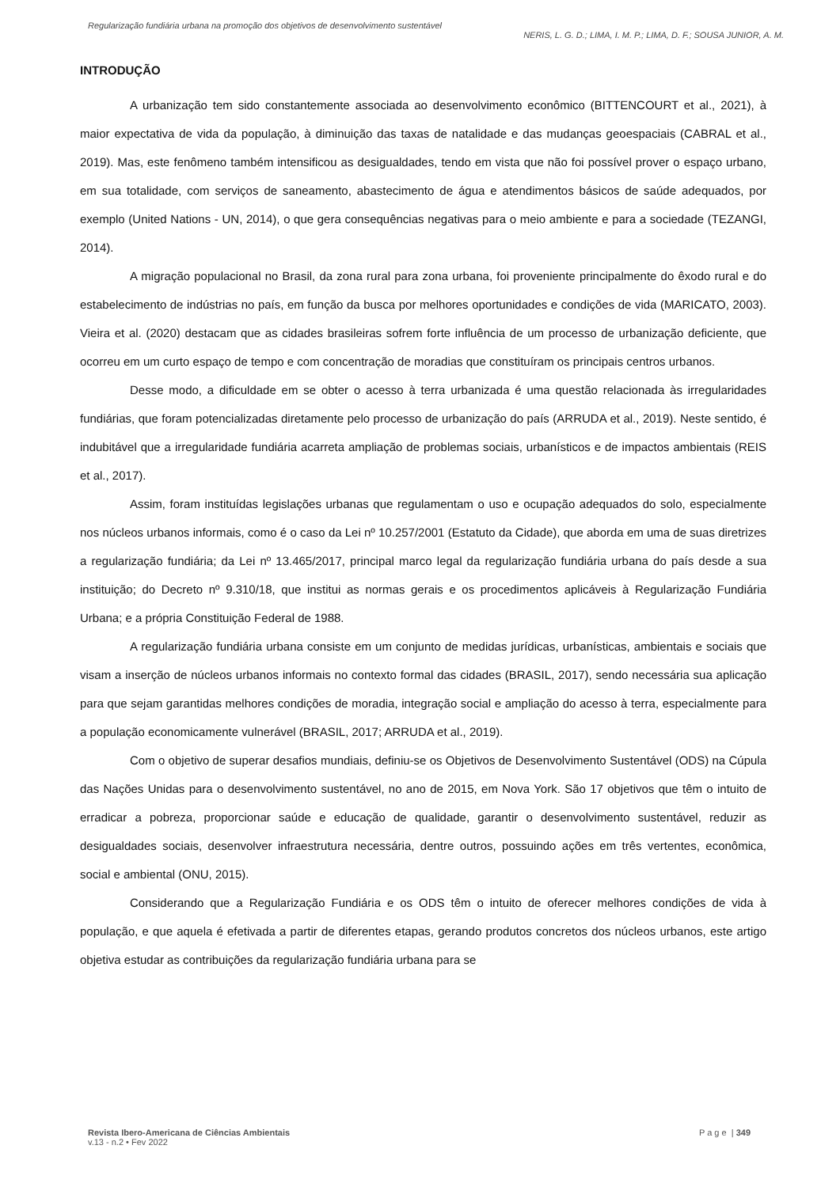Regularização fundiária urbana na promoção dos objetivos de desenvolvimento sustentável
NERIS, L. G. D.; LIMA, I. M. P.; LIMA, D. F.; SOUSA JUNIOR, A. M.
INTRODUÇÃO
A urbanização tem sido constantemente associada ao desenvolvimento econômico (BITTENCOURT et al., 2021), à maior expectativa de vida da população, à diminuição das taxas de natalidade e das mudanças geoespaciais (CABRAL et al., 2019). Mas, este fenômeno também intensificou as desigualdades, tendo em vista que não foi possível prover o espaço urbano, em sua totalidade, com serviços de saneamento, abastecimento de água e atendimentos básicos de saúde adequados, por exemplo (United Nations - UN, 2014), o que gera consequências negativas para o meio ambiente e para a sociedade (TEZANGI, 2014).
A migração populacional no Brasil, da zona rural para zona urbana, foi proveniente principalmente do êxodo rural e do estabelecimento de indústrias no país, em função da busca por melhores oportunidades e condições de vida (MARICATO, 2003). Vieira et al. (2020) destacam que as cidades brasileiras sofrem forte influência de um processo de urbanização deficiente, que ocorreu em um curto espaço de tempo e com concentração de moradias que constituíram os principais centros urbanos.
Desse modo, a dificuldade em se obter o acesso à terra urbanizada é uma questão relacionada às irregularidades fundiárias, que foram potencializadas diretamente pelo processo de urbanização do país (ARRUDA et al., 2019). Neste sentido, é indubitável que a irregularidade fundiária acarreta ampliação de problemas sociais, urbanísticos e de impactos ambientais (REIS et al., 2017).
Assim, foram instituídas legislações urbanas que regulamentam o uso e ocupação adequados do solo, especialmente nos núcleos urbanos informais, como é o caso da Lei nº 10.257/2001 (Estatuto da Cidade), que aborda em uma de suas diretrizes a regularização fundiária; da Lei nº 13.465/2017, principal marco legal da regularização fundiária urbana do país desde a sua instituição; do Decreto nº 9.310/18, que institui as normas gerais e os procedimentos aplicáveis à Regularização Fundiária Urbana; e a própria Constituição Federal de 1988.
A regularização fundiária urbana consiste em um conjunto de medidas jurídicas, urbanísticas, ambientais e sociais que visam a inserção de núcleos urbanos informais no contexto formal das cidades (BRASIL, 2017), sendo necessária sua aplicação para que sejam garantidas melhores condições de moradia, integração social e ampliação do acesso à terra, especialmente para a população economicamente vulnerável (BRASIL, 2017; ARRUDA et al., 2019).
Com o objetivo de superar desafios mundiais, definiu-se os Objetivos de Desenvolvimento Sustentável (ODS) na Cúpula das Nações Unidas para o desenvolvimento sustentável, no ano de 2015, em Nova York. São 17 objetivos que têm o intuito de erradicar a pobreza, proporcionar saúde e educação de qualidade, garantir o desenvolvimento sustentável, reduzir as desigualdades sociais, desenvolver infraestrutura necessária, dentre outros, possuindo ações em três vertentes, econômica, social e ambiental (ONU, 2015).
Considerando que a Regularização Fundiária e os ODS têm o intuito de oferecer melhores condições de vida à população, e que aquela é efetivada a partir de diferentes etapas, gerando produtos concretos dos núcleos urbanos, este artigo objetiva estudar as contribuições da regularização fundiária urbana para se
Revista Ibero-Americana de Ciências Ambientais
v.13 - n.2 • Fev 2022
P a g e | 349